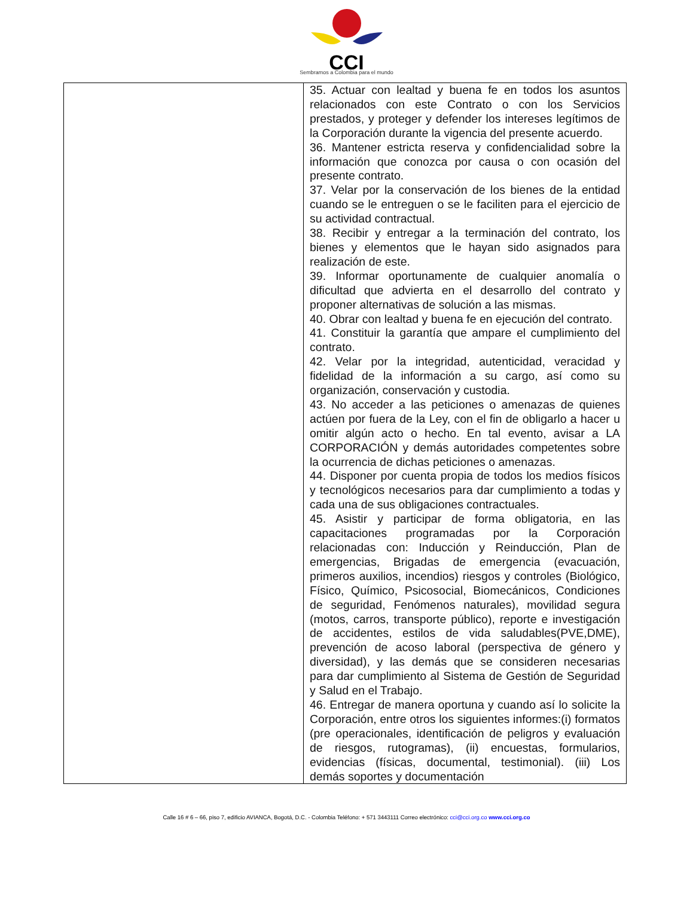CCI
Sembramos a Colombia para el mundo
| | 35. Actuar con lealtad y buena fe en todos los asuntos relacionados con este Contrato o con los Servicios prestados, y proteger y defender los intereses legítimos de la Corporación durante la vigencia del presente acuerdo. 36. Mantener estricta reserva y confidencialidad sobre la información que conozca por causa o con ocasión del presente contrato. 37. Velar por la conservación de los bienes de la entidad cuando se le entreguen o se le faciliten para el ejercicio de su actividad contractual. 38. Recibir y entregar a la terminación del contrato, los bienes y elementos que le hayan sido asignados para realización de este. 39. Informar oportunamente de cualquier anomalía o dificultad que advierta en el desarrollo del contrato y proponer alternativas de solución a las mismas. 40. Obrar con lealtad y buena fe en ejecución del contrato. 41. Constituir la garantía que ampare el cumplimiento del contrato. 42. Velar por la integridad, autenticidad, veracidad y fidelidad de la información a su cargo, así como su organización, conservación y custodia. 43. No acceder a las peticiones o amenazas de quienes actúen por fuera de la Ley, con el fin de obligarlo a hacer u omitir algún acto o hecho. En tal evento, avisar a LA CORPORACIÓN y demás autoridades competentes sobre la ocurrencia de dichas peticiones o amenazas. 44. Disponer por cuenta propia de todos los medios físicos y tecnológicos necesarios para dar cumplimiento a todas y cada una de sus obligaciones contractuales. 45. Asistir y participar de forma obligatoria, en las capacitaciones programadas por la Corporación relacionadas con: Inducción y Reinducción, Plan de emergencias, Brigadas de emergencia (evacuación, primeros auxilios, incendios) riesgos y controles (Biológico, Físico, Químico, Psicosocial, Biomecánicos, Condiciones de seguridad, Fenómenos naturales), movilidad segura (motos, carros, transporte público), reporte e investigación de accidentes, estilos de vida saludables(PVE,DME), prevención de acoso laboral (perspectiva de género y diversidad), y las demás que se consideren necesarias para dar cumplimiento al Sistema de Gestión de Seguridad y Salud en el Trabajo. 46. Entregar de manera oportuna y cuando así lo solicite la Corporación, entre otros los siguientes informes:(i) formatos (pre operacionales, identificación de peligros y evaluación de riesgos, rutogramas), (ii) encuestas, formularios, evidencias (físicas, documental, testimonial). (iii) Los demás soportes y documentación |
Calle 16 # 6 – 66, piso 7, edificio AVIANCA, Bogotá, D.C. - Colombia Teléfono: + 571 3443111 Correo electrónico: cci@cci.org.co www.cci.org.co